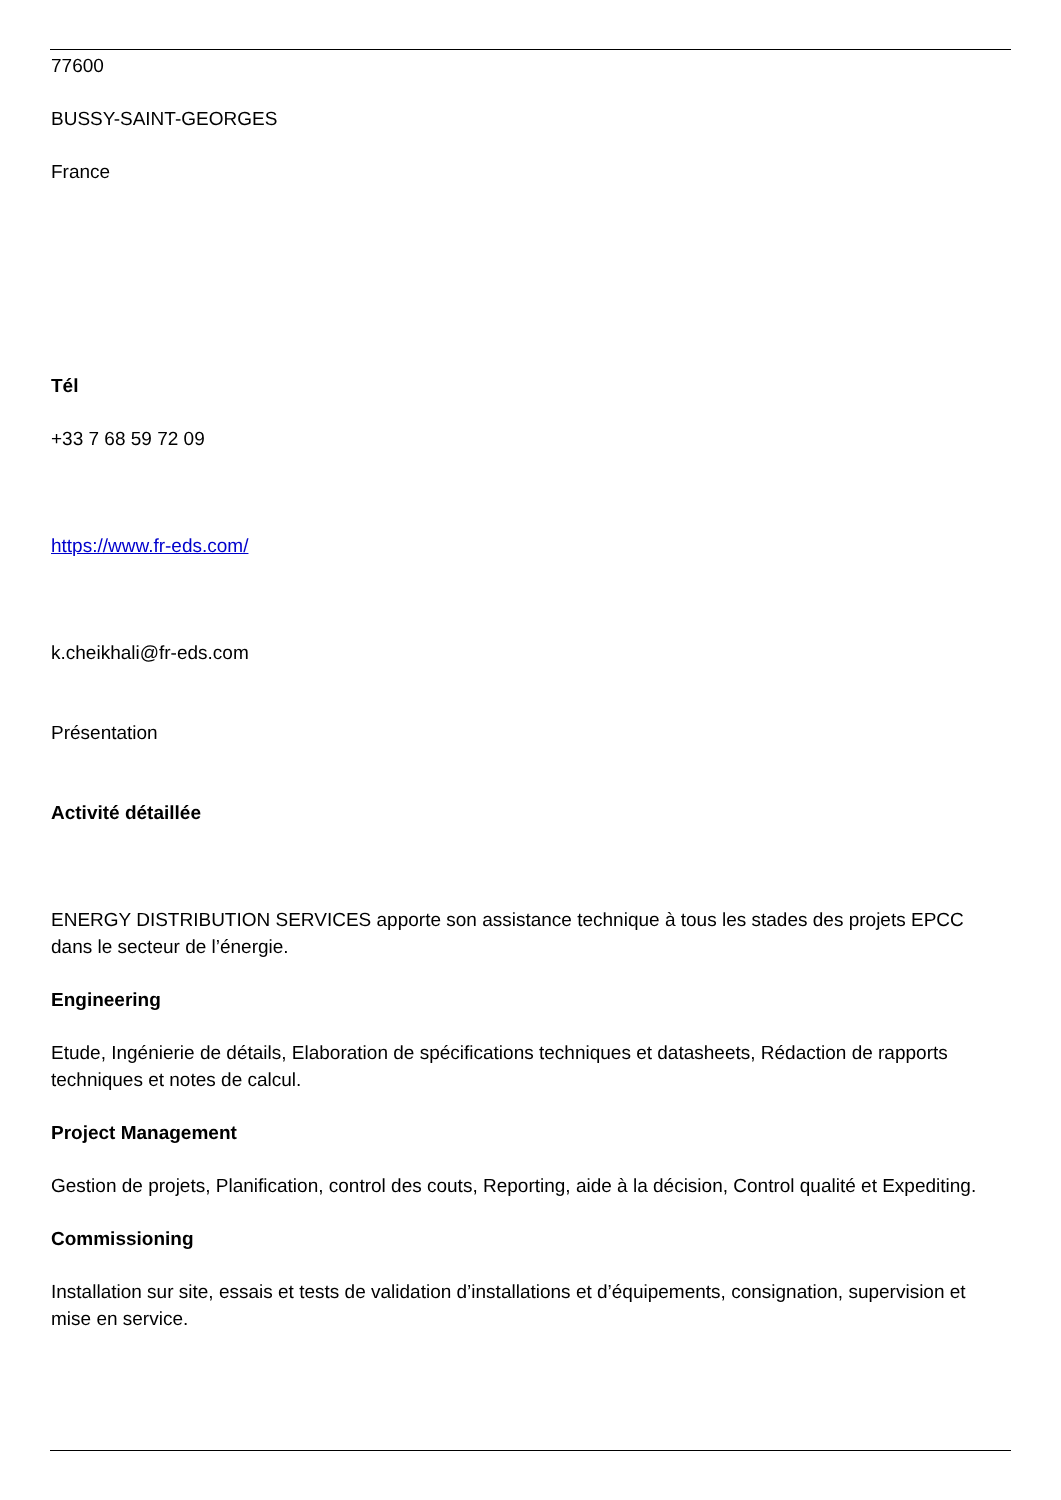77600
BUSSY-SAINT-GEORGES
France
Tél
+33 7 68 59 72 09
https://www.fr-eds.com/
k.cheikhali@fr-eds.com
Présentation
Activité détaillée
ENERGY DISTRIBUTION SERVICES apporte son assistance technique à tous les stades des projets EPCC dans le secteur de l’énergie.
Engineering
Etude, Ingénierie de détails, Elaboration de spécifications techniques et datasheets, Rédaction de rapports techniques et notes de calcul.
Project Management
Gestion de projets, Planification, control des couts, Reporting, aide à la décision, Control qualité et Expediting.
Commissioning
Installation sur site, essais et tests de validation d’installations et d’équipements, consignation, supervision et mise en service.